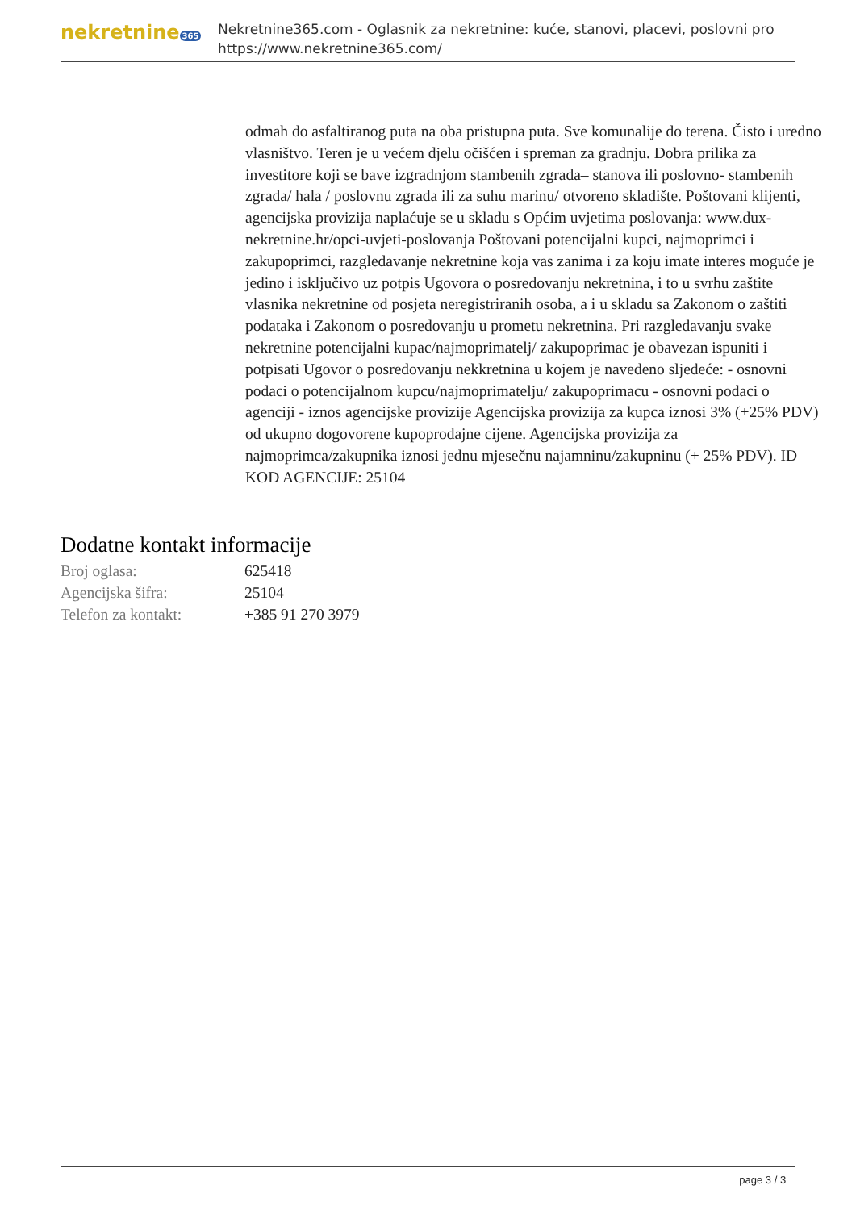nekretnine 365
Nekretnine365.com - Oglasnik za nekretnine: kuće, stanovi, placevi, poslovni pro
https://www.nekretnine365.com/
odmah do asfaltiranog puta na oba pristupna puta. Sve komunalije do terena. Čisto i uredno vlasništvo. Teren je u većem djelu očišćen i spreman za gradnju. Dobra prilika za investitore koji se bave izgradnjom stambenih zgrada– stanova ili poslovno- stambenih zgrada/ hala / poslovnu zgrada ili za suhu marinu/ otvoreno skladište. Poštovani klijenti, agencijska provizija naplaćuje se u skladu s Općim uvjetima poslovanja: www.dux-nekretnine.hr/opci-uvjeti-poslovanja Poštovani potencijalni kupci, najmoprimci i zakupoprimci, razgledavanje nekretnine koja vas zanima i za koju imate interes moguće je jedino i isključivo uz potpis Ugovora o posredovanju nekretnina, i to u svrhu zaštite vlasnika nekretnine od posjeta neregistriranih osoba, a i u skladu sa Zakonom o zaštiti podataka i Zakonom o posredovanju u prometu nekretnina. Pri razgledavanju svake nekretnine potencijalni kupac/najmoprimatelj/ zakupoprimac je obavezan ispuniti i potpisati Ugovor o posredovanju nekkretnina u kojem je navedeno sljedeće: - osnovni podaci o potencijalnom kupcu/najmoprimatelju/ zakupoprimacu - osnovni podaci o agenciji - iznos agencijske provizije Agencijska provizija za kupca iznosi 3% (+25% PDV) od ukupno dogovorene kupoprodajne cijene. Agencijska provizija za najmoprimca/zakupnika iznosi jednu mjesečnu najamninu/zakupninu (+ 25% PDV). ID KOD AGENCIJE: 25104
Dodatne kontakt informacije
| Broj oglasa: | 625418 |
| Agencijska šifra: | 25104 |
| Telefon za kontakt: | +385 91 270 3979 |
page 3 / 3